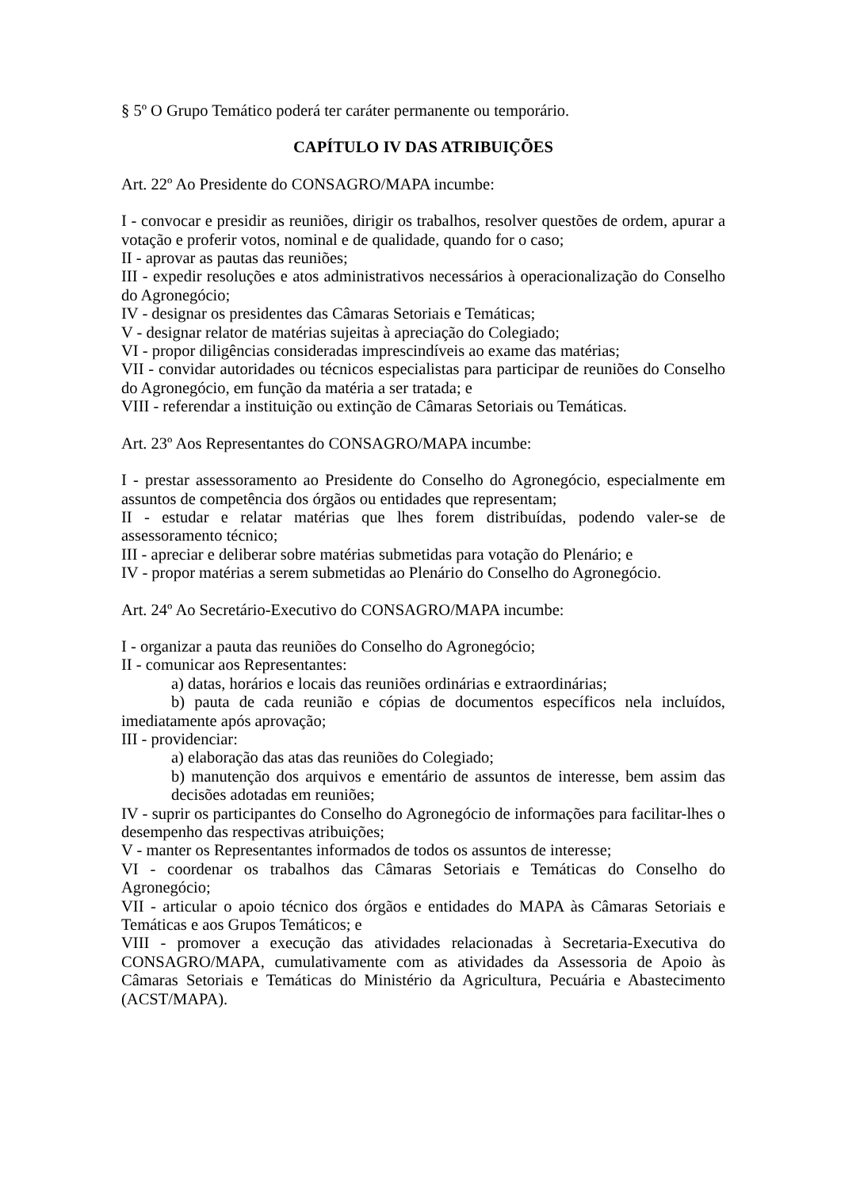§ 5º O Grupo Temático poderá ter caráter permanente ou temporário.
CAPÍTULO IV DAS ATRIBUIÇÕES
Art. 22º Ao Presidente do CONSAGRO/MAPA incumbe:
I - convocar e presidir as reuniões, dirigir os trabalhos, resolver questões de ordem, apurar a votação e proferir votos, nominal e de qualidade, quando for o caso;
II - aprovar as pautas das reuniões;
III - expedir resoluções e atos administrativos necessários à operacionalização do Conselho do Agronegócio;
IV - designar os presidentes das Câmaras Setoriais e Temáticas;
V - designar relator de matérias sujeitas à apreciação do Colegiado;
VI - propor diligências consideradas imprescindíveis ao exame das matérias;
VII - convidar autoridades ou técnicos especialistas para participar de reuniões do Conselho do Agronegócio, em função da matéria a ser tratada; e
VIII - referendar a instituição ou extinção de Câmaras Setoriais ou Temáticas.
Art. 23º Aos Representantes do CONSAGRO/MAPA incumbe:
I - prestar assessoramento ao Presidente do Conselho do Agronegócio, especialmente em assuntos de competência dos órgãos ou entidades que representam;
II - estudar e relatar matérias que lhes forem distribuídas, podendo valer-se de assessoramento técnico;
III - apreciar e deliberar sobre matérias submetidas para votação do Plenário; e
IV - propor matérias a serem submetidas ao Plenário do Conselho do Agronegócio.
Art. 24º Ao Secretário-Executivo do CONSAGRO/MAPA incumbe:
I - organizar a pauta das reuniões do Conselho do Agronegócio;
II - comunicar aos Representantes:
a) datas, horários e locais das reuniões ordinárias e extraordinárias;
b) pauta de cada reunião e cópias de documentos específicos nela incluídos, imediatamente após aprovação;
III - providenciar:
a) elaboração das atas das reuniões do Colegiado;
b) manutenção dos arquivos e ementário de assuntos de interesse, bem assim das decisões adotadas em reuniões;
IV - suprir os participantes do Conselho do Agronegócio de informações para facilitar-lhes o desempenho das respectivas atribuições;
V - manter os Representantes informados de todos os assuntos de interesse;
VI - coordenar os trabalhos das Câmaras Setoriais e Temáticas do Conselho do Agronegócio;
VII - articular o apoio técnico dos órgãos e entidades do MAPA às Câmaras Setoriais e Temáticas e aos Grupos Temáticos; e
VIII - promover a execução das atividades relacionadas à Secretaria-Executiva do CONSAGRO/MAPA, cumulativamente com as atividades da Assessoria de Apoio às Câmaras Setoriais e Temáticas do Ministério da Agricultura, Pecuária e Abastecimento (ACST/MAPA).